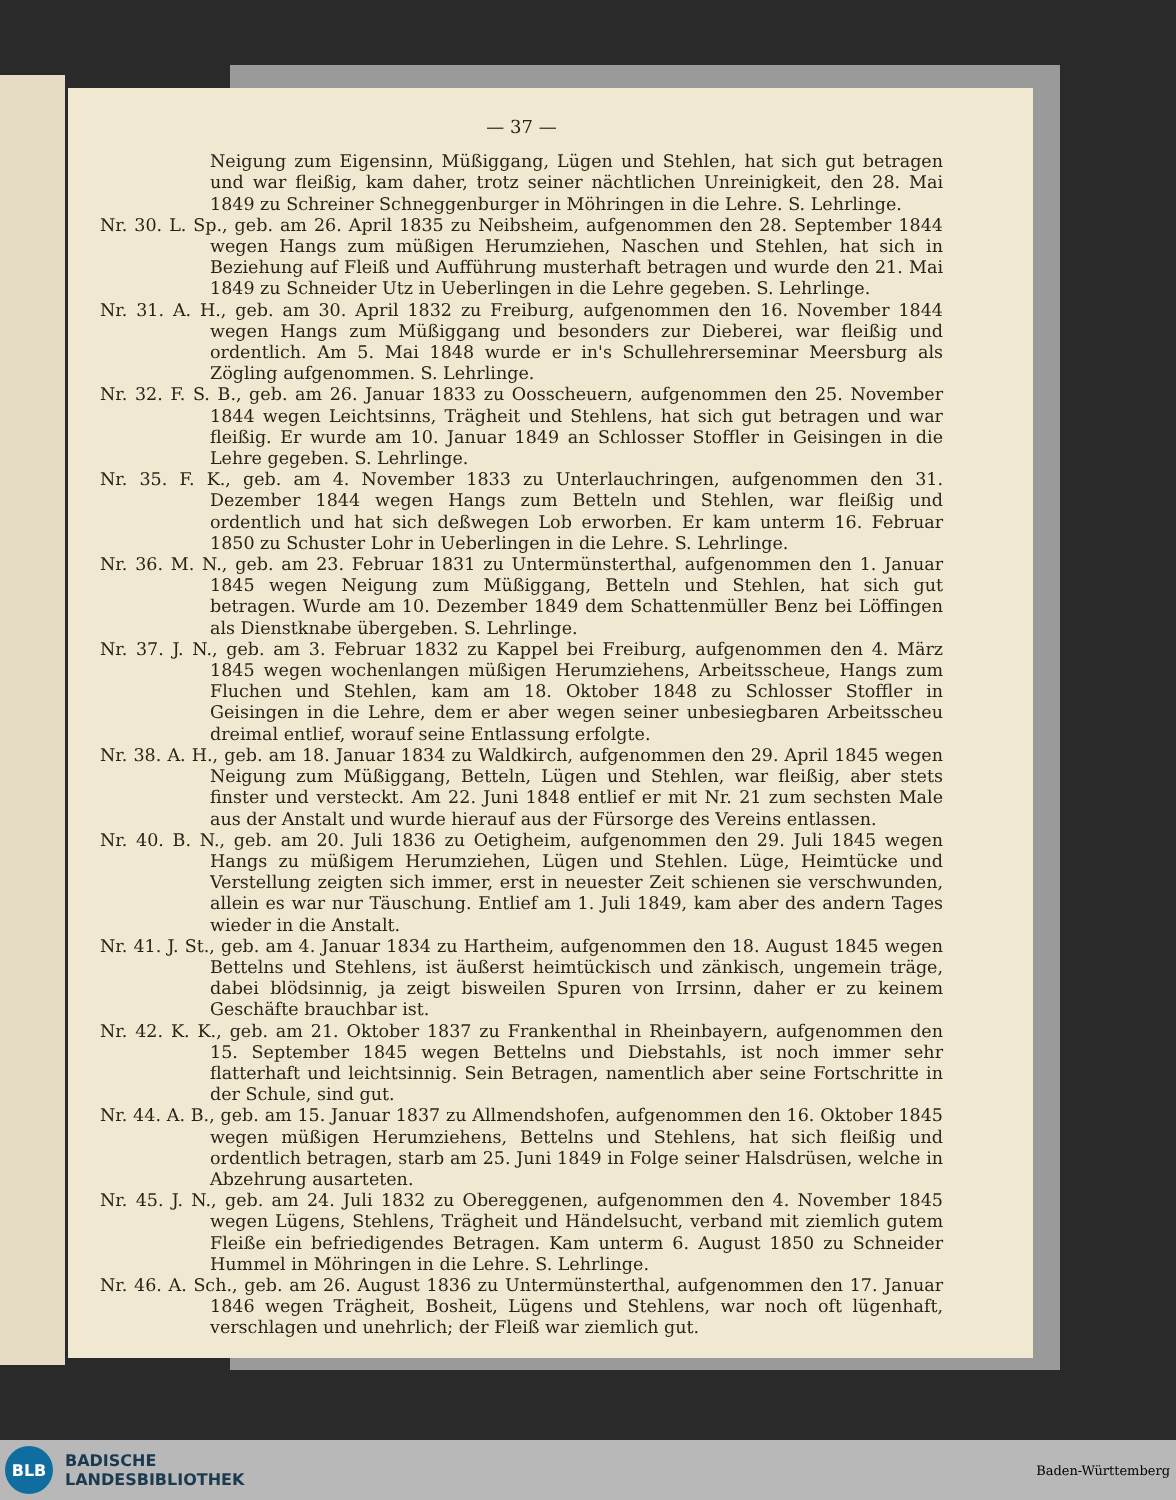— 37 —
Neigung zum Eigensinn, Müßiggang, Lügen und Stehlen, hat sich gut betragen und war fleißig, kam daher, trotz seiner nächtlichen Unreinigkeit, den 28. Mai 1849 zu Schreiner Schneggenburger in Möhringen in die Lehre. S. Lehrlinge.
Nr. 30. L. Sp., geb. am 26. April 1835 zu Neibsheim, aufgenommen den 28. September 1844 wegen Hangs zum müßigen Herumziehen, Naschen und Stehlen, hat sich in Beziehung auf Fleiß und Aufführung musterhaft betragen und wurde den 21. Mai 1849 zu Schneider Utz in Ueberlingen in die Lehre gegeben. S. Lehrlinge.
Nr. 31. A. H., geb. am 30. April 1832 zu Freiburg, aufgenommen den 16. November 1844 wegen Hangs zum Müßiggang und besonders zur Dieberei, war fleißig und ordentlich. Am 5. Mai 1848 wurde er in's Schullehrerseminar Meersburg als Zögling aufgenommen. S. Lehrlinge.
Nr. 32. F. S. B., geb. am 26. Januar 1833 zu Oosscheuern, aufgenommen den 25. November 1844 wegen Leichtsinns, Trägheit und Stehlens, hat sich gut betragen und war fleißig. Er wurde am 10. Januar 1849 an Schlosser Stoffler in Geisingen in die Lehre gegeben. S. Lehrlinge.
Nr. 35. F. K., geb. am 4. November 1833 zu Unterlauchringen, aufgenommen den 31. Dezember 1844 wegen Hangs zum Betteln und Stehlen, war fleißig und ordentlich und hat sich deßwegen Lob erworben. Er kam unterm 16. Februar 1850 zu Schuster Lohr in Ueberlingen in die Lehre. S. Lehrlinge.
Nr. 36. M. N., geb. am 23. Februar 1831 zu Untermünsterthal, aufgenommen den 1. Januar 1845 wegen Neigung zum Müßiggang, Betteln und Stehlen, hat sich gut betragen. Wurde am 10. Dezember 1849 dem Schattenmüller Benz bei Löffingen als Dienstknabe übergeben. S. Lehrlinge.
Nr. 37. J. N., geb. am 3. Februar 1832 zu Kappel bei Freiburg, aufgenommen den 4. März 1845 wegen wochenlangen müßigen Herumziehens, Arbeitsscheue, Hangs zum Fluchen und Stehlen, kam am 18. Oktober 1848 zu Schlosser Stoffler in Geisingen in die Lehre, dem er aber wegen seiner unbesiegbaren Arbeitsscheu dreimal entlief, worauf seine Entlassung erfolgte.
Nr. 38. A. H., geb. am 18. Januar 1834 zu Waldkirch, aufgenommen den 29. April 1845 wegen Neigung zum Müßiggang, Betteln, Lügen und Stehlen, war fleißig, aber stets finster und versteckt. Am 22. Juni 1848 entlief er mit Nr. 21 zum sechsten Male aus der Anstalt und wurde hierauf aus der Fürsorge des Vereins entlassen.
Nr. 40. B. N., geb. am 20. Juli 1836 zu Oetigheim, aufgenommen den 29. Juli 1845 wegen Hangs zu müßigem Herumziehen, Lügen und Stehlen. Lüge, Heimtücke und Verstellung zeigten sich immer, erst in neuester Zeit schienen sie verschwunden, allein es war nur Täuschung. Entlief am 1. Juli 1849, kam aber des andern Tages wieder in die Anstalt.
Nr. 41. J. St., geb. am 4. Januar 1834 zu Hartheim, aufgenommen den 18. August 1845 wegen Bettelns und Stehlens, ist äußerst heimtückisch und zänkisch, ungemein träge, dabei blödsinnig, ja zeigt bisweilen Spuren von Irrsinn, daher er zu keinem Geschäfte brauchbar ist.
Nr. 42. K. K., geb. am 21. Oktober 1837 zu Frankenthal in Rheinbayern, aufgenommen den 15. September 1845 wegen Bettelns und Diebstahls, ist noch immer sehr flatterhaft und leichtsinnig. Sein Betragen, namentlich aber seine Fortschritte in der Schule, sind gut.
Nr. 44. A. B., geb. am 15. Januar 1837 zu Allmendshofen, aufgenommen den 16. Oktober 1845 wegen müßigen Herumziehens, Bettelns und Stehlens, hat sich fleißig und ordentlich betragen, starb am 25. Juni 1849 in Folge seiner Halsdrüsen, welche in Abzehrung ausarteten.
Nr. 45. J. N., geb. am 24. Juli 1832 zu Obereggenen, aufgenommen den 4. November 1845 wegen Lügens, Stehlens, Trägheit und Händelsucht, verband mit ziemlich gutem Fleiße ein befriedigendes Betragen. Kam unterm 6. August 1850 zu Schneider Hummel in Möhringen in die Lehre. S. Lehrlinge.
Nr. 46. A. Sch., geb. am 26. August 1836 zu Untermünsterthal, aufgenommen den 17. Januar 1846 wegen Trägheit, Bosheit, Lügens und Stehlens, war noch oft lügenhaft, verschlagen und unehrlich; der Fleiß war ziemlich gut.
BLB
BADISCHE
LANDESBIBLIOTHEK
Baden-Württemberg